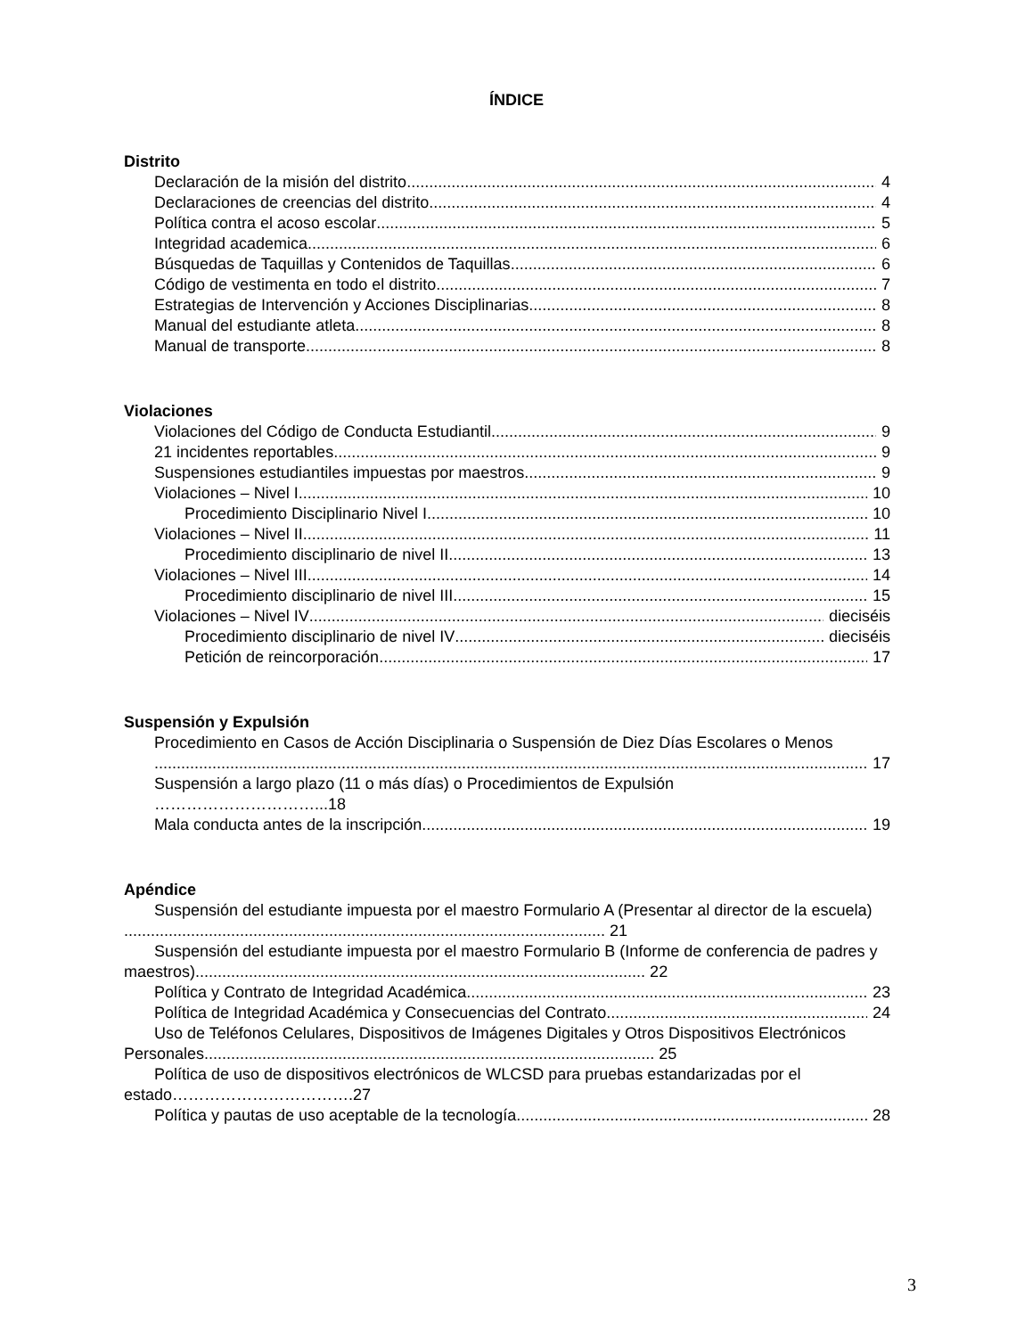ÍNDICE
Distrito
Declaración de la misión del distrito 4
Declaraciones de creencias del distrito 4
Política contra el acoso escolar 5
Integridad academica 6
Búsquedas de Taquillas y Contenidos de Taquillas 6
Código de vestimenta en todo el distrito 7
Estrategias de Intervención y Acciones Disciplinarias 8
Manual del estudiante atleta 8
Manual de transporte 8
Violaciones
Violaciones del Código de Conducta Estudiantil 9
21 incidentes reportables 9
Suspensiones estudiantiles impuestas por maestros 9
Violaciones – Nivel I 10
Procedimiento Disciplinario Nivel I 10
Violaciones – Nivel II 11
Procedimiento disciplinario de nivel II 13
Violaciones – Nivel III 14
Procedimiento disciplinario de nivel III 15
Violaciones – Nivel IV dieciséis
Procedimiento disciplinario de nivel IV dieciséis
Petición de reincorporación 17
Suspensión y Expulsión
Procedimiento en Casos de Acción Disciplinaria o Suspensión de Diez Días Escolares o Menos
17
Suspensión a largo plazo (11 o más días) o Procedimientos de Expulsión
…………………………...18
Mala conducta antes de la inscripción 19
Apéndice
Suspensión del estudiante impuesta por el maestro Formulario A (Presentar al director de la escuela) ............................................................................................................ 21
Suspensión del estudiante impuesta por el maestro Formulario B (Informe de conferencia de padres y maestros)..................................................................................................... 22
Política y Contrato de Integridad Académica 23
Política de Integridad Académica y Consecuencias del Contrato 24
Uso de Teléfonos Celulares, Dispositivos de Imágenes Digitales y Otros Dispositivos Electrónicos Personales..................................................................................................... 25
Política de uso de dispositivos electrónicos de WLCSD para pruebas estandarizadas por el estado…………………………….27
Política y pautas de uso aceptable de la tecnología 28
3